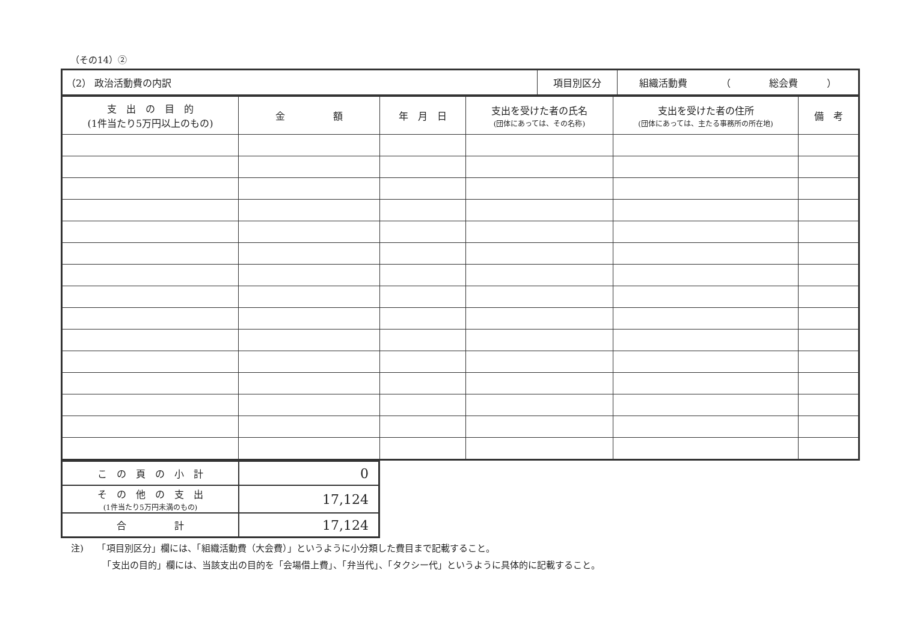（その14）②
| （2） 政治活動費の内訳 | 項目別区分 | 組織活動費 （ 総会費 ） |
| 支 出 の 目 的 (1件当たり5万円以上のもの) | 金 額 | 年 月 日 | 支出を受けた者の氏名 (団体にあっては、その名称) | 支出を受けた者の住所 (団体にあっては、主たる事務所の所在地) | 備 考 |
| こ の 頁 の 小 計 | 0 |
| そ の 他 の 支 出 (1件当たり5万円未満のもの) | 17,124 |
| 合 計 | 17,124 |
注)　　「項目別区分」欄には、「組織活動費（大会費）」というように小分類した費目まで記載すること。
　　　　「支出の目的」欄には、当該支出の目的を「会場借上費」、「弁当代」、「タクシー代」というように具体的に記載すること。